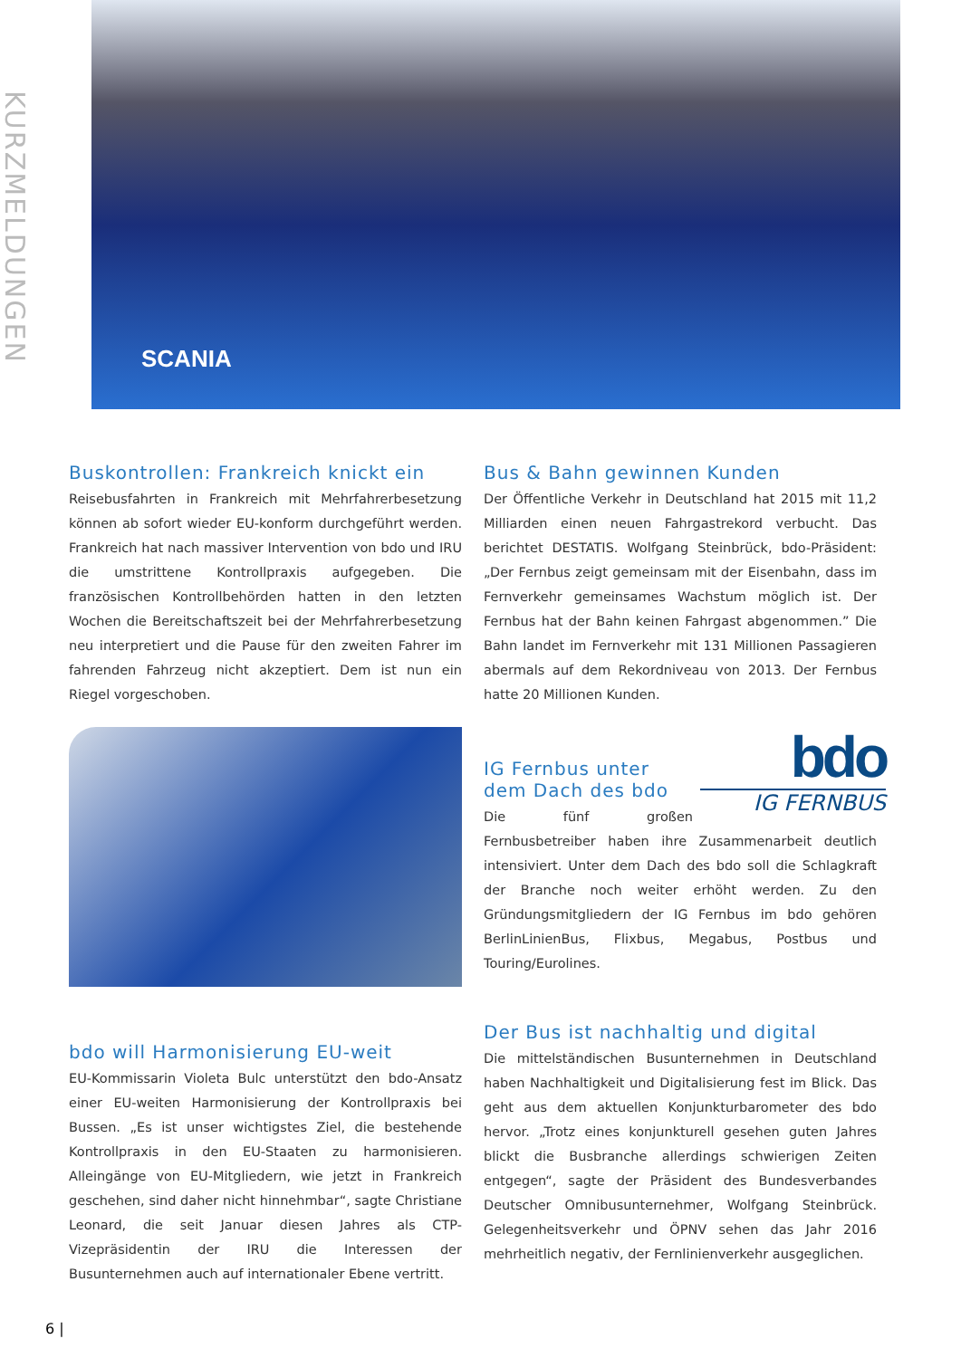KURZMELDUNGEN
SCANIA
Buskontrollen: Frankreich knickt ein
Reisebusfahrten in Frankreich mit Mehrfahrerbesetzung können ab sofort wieder EU-konform durchgeführt werden. Frankreich hat nach massiver Intervention von bdo und IRU die umstrittene Kontrollpraxis aufgegeben. Die französischen Kontrollbehörden hatten in den letzten Wochen die Bereitschaftszeit bei der Mehrfahrerbesetzung neu interpretiert und die Pause für den zweiten Fahrer im fahrenden Fahrzeug nicht akzeptiert. Dem ist nun ein Riegel vorgeschoben.
bdo will Harmonisierung EU-weit
EU-Kommissarin Violeta Bulc unterstützt den bdo-Ansatz einer EU-weiten Harmonisierung der Kontrollpraxis bei Bussen. „Es ist unser wichtigstes Ziel, die bestehende Kontrollpraxis in den EU-Staaten zu harmonisieren. Alleingänge von EU-Mitgliedern, wie jetzt in Frankreich geschehen, sind daher nicht hinnehmbar“, sagte Christiane Leonard, die seit Januar diesen Jahres als CTP-Vizepräsidentin der IRU die Interessen der Busunternehmen auch auf internationaler Ebene vertritt.
Bus & Bahn gewinnen Kunden
Der Öffentliche Verkehr in Deutschland hat 2015 mit 11,2 Milliarden einen neuen Fahrgastrekord verbucht. Das berichtet DESTATIS. Wolfgang Steinbrück, bdo-Präsident: „Der Fernbus zeigt gemeinsam mit der Eisenbahn, dass im Fernverkehr gemeinsames Wachstum möglich ist. Der Fernbus hat der Bahn keinen Fahrgast abgenommen.” Die Bahn landet im Fernverkehr mit 131 Millionen Passagieren abermals auf dem Rekordniveau von 2013. Der Fernbus hatte 20 Millionen Kunden.
bdo
IG FERNBUS
IG Fernbus unter dem Dach des bdo
Die fünf großen Fernbusbetreiber haben ihre Zusammenarbeit deutlich intensiviert. Unter dem Dach des bdo soll die Schlagkraft der Branche noch weiter erhöht werden. Zu den Gründungsmitgliedern der IG Fernbus im bdo gehören BerlinLinienBus, Flixbus, Megabus, Postbus und Touring/Eurolines.
Der Bus ist nachhaltig und digital
Die mittelständischen Busunternehmen in Deutschland haben Nachhaltigkeit und Digitalisierung fest im Blick. Das geht aus dem aktuellen Konjunkturbarometer des bdo hervor. „Trotz eines konjunkturell gesehen guten Jahres blickt die Busbranche allerdings schwierigen Zeiten entgegen“, sagte der Präsident des Bundesverbandes Deutscher Omnibusunternehmer, Wolfgang Steinbrück. Gelegenheitsverkehr und ÖPNV sehen das Jahr 2016 mehrheitlich negativ, der Fernlinienverkehr ausgeglichen.
6 |